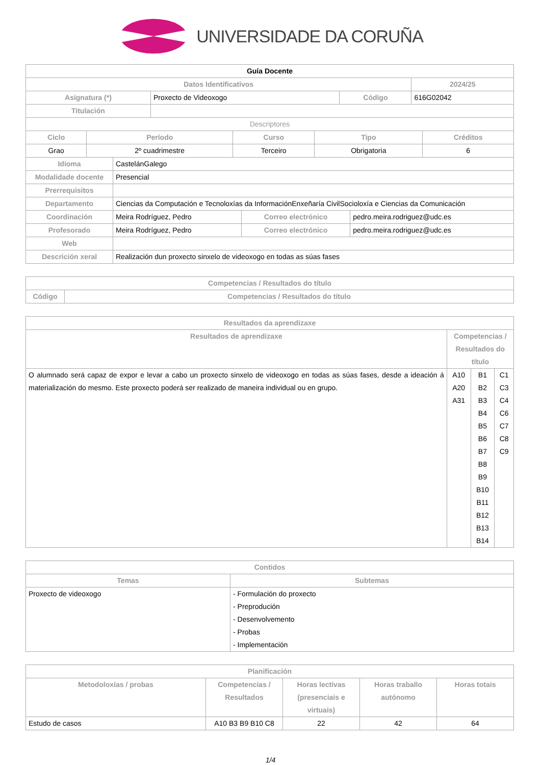UNIVERSIDADE DA CORUÑA
| Guía Docente | | | |
| --- | --- | --- | --- |
| Datos Identificativos | | | 2024/25 |
| Asignatura (*) | Proxecto de Videoxogo | Código | 616G02042 |
| Titulación | | | |
| Descriptores | | | |
| Ciclo | Período | Curso | Tipo | Créditos |
| --- | --- | --- | --- | --- |
| Grao | 2º cuadrimestre | Terceiro | Obrigatoria | 6 |
| Idioma | CastelánGalego | | |
| Modalidade docente | Presencial | | |
| Prerrequisitos | | | |
| Departamento | Ciencias da Computación e Tecnoloxías da InformaciónEnxeñaría CivilSocioloxía e Ciencias da Comunicación | | |
| Coordinación | Meira Rodríguez, Pedro | Correo electrónico | pedro.meira.rodriguez@udc.es |
| Profesorado | Meira Rodríguez, Pedro | Correo electrónico | pedro.meira.rodriguez@udc.es |
| Web | | | |
| Descrición xeral | Realización dun proxecto sinxelo de videoxogo en todas as súas fases | | |
| Competencias / Resultados do título | |
| --- | --- |
| Código | Competencias / Resultados do título |
| Resultados da aprendizaxe | | | |
| --- | --- | --- | --- |
| Resultados de aprendizaxe | Competencias / Resultados do título | | |
| O alumnado será capaz de expor e levar a cabo un proxecto sinxelo de videoxogo en todas as súas fases, desde a ideación á materialización do mesmo. Este proxecto poderá ser realizado de maneira individual ou en grupo. | A10 A20 A31 | B1 B2 B3 B4 B5 B6 B7 B8 B9 B10 B11 B12 B13 B14 | C1 C3 C4 C6 C7 C8 C9 |
| Contidos | |
| --- | --- |
| Temas | Subtemas |
| Proxecto de videoxogo | - Formulación do proxecto - Preprodución - Desenvolvemento - Probas - Implementación |
| Planificación | | | | |
| --- | --- | --- | --- | --- |
| Metodoloxías / probas | Competencias / Resultados | Horas lectivas (presenciais e virtuais) | Horas traballo autónomo | Horas totais |
| Estudo de casos | A10 B3 B9 B10 C8 | 22 | 42 | 64 |
1/4